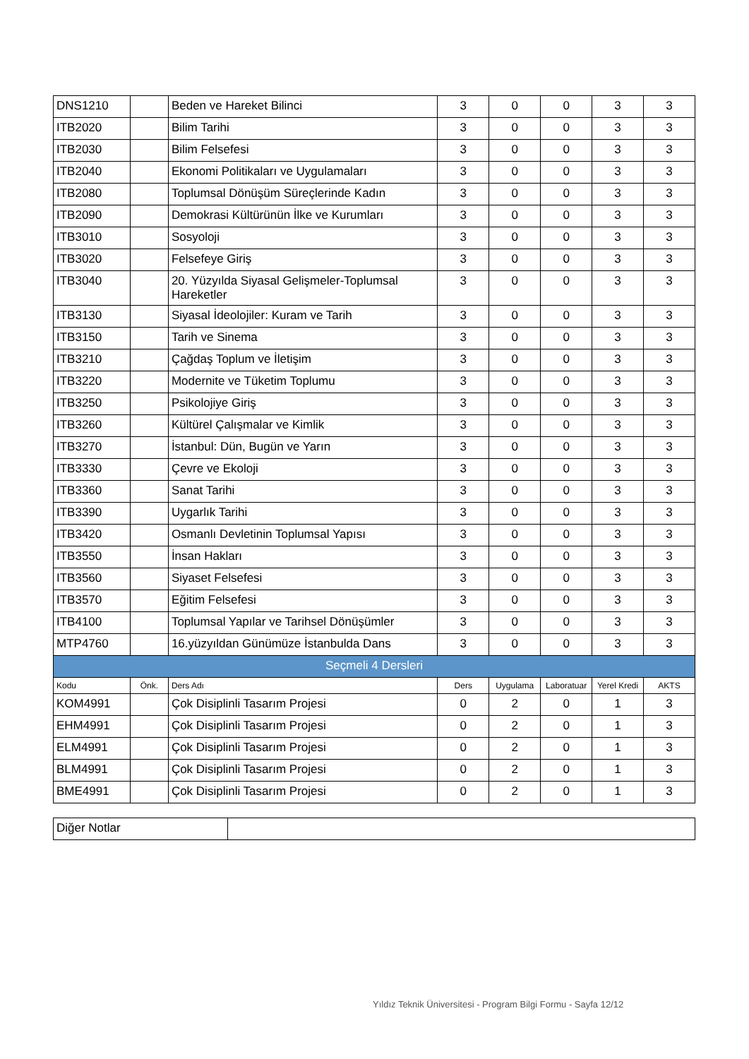| DNS1210 | | Beden ve Hareket Bilinci | 3 | 0 | 0 | 3 | 3 |
| ITB2020 | | Bilim Tarihi | 3 | 0 | 0 | 3 | 3 |
| ITB2030 | | Bilim Felsefesi | 3 | 0 | 0 | 3 | 3 |
| ITB2040 | | Ekonomi Politikaları ve Uygulamaları | 3 | 0 | 0 | 3 | 3 |
| ITB2080 | | Toplumsal Dönüşüm Süreçlerinde Kadın | 3 | 0 | 0 | 3 | 3 |
| ITB2090 | | Demokrasi Kültürünün İlke ve Kurumları | 3 | 0 | 0 | 3 | 3 |
| ITB3010 | | Sosyoloji | 3 | 0 | 0 | 3 | 3 |
| ITB3020 | | Felsefeye Giriş | 3 | 0 | 0 | 3 | 3 |
| ITB3040 | | 20. Yüzyılda Siyasal Gelişmeler-Toplumsal Hareketler | 3 | 0 | 0 | 3 | 3 |
| ITB3130 | | Siyasal İdeolojiler: Kuram ve Tarih | 3 | 0 | 0 | 3 | 3 |
| ITB3150 | | Tarih ve Sinema | 3 | 0 | 0 | 3 | 3 |
| ITB3210 | | Çağdaş Toplum ve İletişim | 3 | 0 | 0 | 3 | 3 |
| ITB3220 | | Modernite ve Tüketim Toplumu | 3 | 0 | 0 | 3 | 3 |
| ITB3250 | | Psikolojiye Giriş | 3 | 0 | 0 | 3 | 3 |
| ITB3260 | | Kültürel Çalışmalar ve Kimlik | 3 | 0 | 0 | 3 | 3 |
| ITB3270 | | İstanbul: Dün, Bugün ve Yarın | 3 | 0 | 0 | 3 | 3 |
| ITB3330 | | Çevre ve Ekoloji | 3 | 0 | 0 | 3 | 3 |
| ITB3360 | | Sanat Tarihi | 3 | 0 | 0 | 3 | 3 |
| ITB3390 | | Uygarlık Tarihi | 3 | 0 | 0 | 3 | 3 |
| ITB3420 | | Osmanlı Devletinin Toplumsal Yapısı | 3 | 0 | 0 | 3 | 3 |
| ITB3550 | | İnsan Hakları | 3 | 0 | 0 | 3 | 3 |
| ITB3560 | | Siyaset Felsefesi | 3 | 0 | 0 | 3 | 3 |
| ITB3570 | | Eğitim Felsefesi | 3 | 0 | 0 | 3 | 3 |
| ITB4100 | | Toplumsal Yapılar ve Tarihsel Dönüşümler | 3 | 0 | 0 | 3 | 3 |
| MTP4760 | | 16.yüzyıldan Günümüze İstanbulda Dans | 3 | 0 | 0 | 3 | 3 |
| Seçmeli 4 Dersleri | | | | | | | |
| Kodu | Önk. | Ders Adı | Ders | Uygulama | Laboratuar | Yerel Kredi | AKTS |
| KOM4991 | | Çok Disiplinli Tasarım Projesi | 0 | 2 | 0 | 1 | 3 |
| EHM4991 | | Çok Disiplinli Tasarım Projesi | 0 | 2 | 0 | 1 | 3 |
| ELM4991 | | Çok Disiplinli Tasarım Projesi | 0 | 2 | 0 | 1 | 3 |
| BLM4991 | | Çok Disiplinli Tasarım Projesi | 0 | 2 | 0 | 1 | 3 |
| BME4991 | | Çok Disiplinli Tasarım Projesi | 0 | 2 | 0 | 1 | 3 |
| Diğer Notlar | |
Yıldız Teknik Üniversitesi - Program Bilgi Formu - Sayfa 12/12